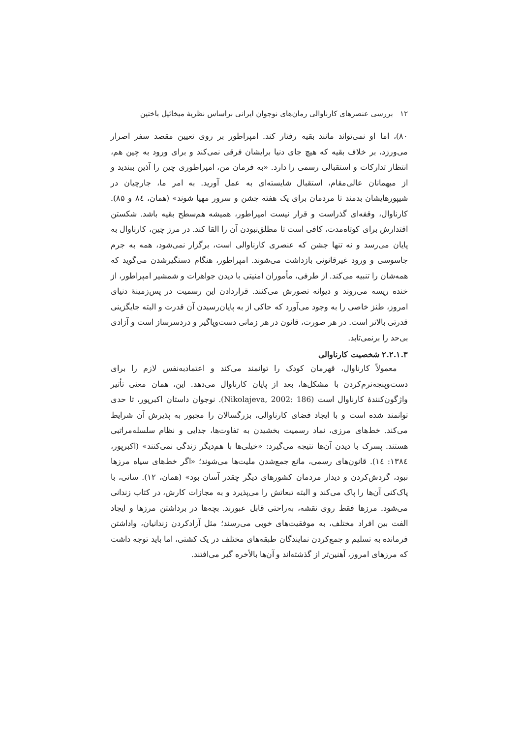۱۲ بررسی عنصرهای کارناوالی رمان‌های نوجوان ایرانی براساس نظریهٔ میخائیل باختین
۸۰)، اما او نمی‌تواند مانند بقیه رفتار کند. امپراطور بر روی تعیین مقصد سفر اصرار می‌ورزد، بر خلاف بقیه که هیچ جای دنیا برایشان فرقی نمی‌کند و برای ورود به چین هم، انتظار تدارکات و استقبالی رسمی را دارد. «به فرمان من، امپراطوری چین را آذین ببندید و از میهمانان عالی‌مقام، استقبال شایسته‌ای به عمل آورید. به امر ما، جارچیان در شیپورهایشان بدمند تا مردمان برای یک هفته جشن و سرور مهیا شوند» (همان، ٨٤ و ٨۵). کارناوال، وقفه‌ای گذراست و قرار نیست امپراطور، همیشه هم‌سطح بقیه باشد. شکستن اقتدارش برای کوتاه‌مدت، کافی است تا مطلق‌نبودن آن را القا کند. در مرز چین، کارناوال به پایان می‌رسد و نه تنها جشن که عنصری کارناوالی است، برگزار نمی‌شود، همه به جرم جاسوسی و ورود غیرقانونی بازداشت می‌شوند. امپراطور، هنگام دستگیرشدن می‌گوید که همه‌شان را تنبیه می‌کند. از طرفی، مأموران امنیتی با دیدن جواهرات و شمشیر امپراطور، از خنده ریسه می‌روند و دیوانه تصورش می‌کنند. قراردادن این رسمیت در پس‌زمینهٔ دنیای امروز، طنز خاصی را به وجود می‌آورد که حاکی از به پایان‌رسیدن آن قدرت و البته جایگزینی قدرتی بالاتر است. در هر صورت، قانون در هر زمانی دست‌وپاگیر و دردسرساز است و آزادی بی‌حد را برنمی‌تابد.
۲.۲.۱.۳ شخصیت کارناوالی
معمولاً کارناوال، قهرمان کودک را توانمند می‌کند و اعتمادبه‌نفس لازم را برای دست‌وپنجه‌نرم‌کردن با مشکل‌ها، بعد از پایان کارناوال می‌دهد. این، همان معنی تأثیر واژگون‌کنندهٔ کارناوال است (Nikolajeva, 2002: 186). نوجوان داستان اکبرپور، تا حدی توانمند شده است و با ایجاد فضای کارناوالی، بزرگسالان را مجبور به پذیرش آن شرایط می‌کند. خط‌های مرزی، نماد رسمیت بخشیدن به تفاوت‌ها، جدایی و نظام سلسله‌مراتبی هستند. پسرک با دیدن آن‌ها نتیجه می‌گیرد: «خیلی‌ها با هم‌دیگر زندگی نمی‌کنند» (اکبرپور، ۱۳۸٤: ١٤). قانون‌های رسمی، مانع جمع‌شدن ملیت‌ها می‌شوند؛ «اگر خط‌های سیاه مرزها نبود، گردش‌کردن و دیدار مردمان کشورهای دیگر چقدر آسان بود» (همان، ۱۲). سانی، با پاک‌کنی آن‌ها را پاک می‌کند و البته تبعاتش را می‌پذیرد و به مجازات کارش، در کتاب زندانی می‌شود. مرزها فقط روی نقشه، به‌راحتی قابل عبورند. بچه‌ها در برداشتن مرزها و ایجاد الفت بین افراد مختلف، به موفقیت‌های خوبی می‌رسند؛ مثل آزادکردن زندانیان، واداشتن فرمانده به تسلیم و جمع‌کردن نمایندگان طبقه‌های مختلف در یک کشتی، اما باید توجه داشت که مرزهای امروز، آهنین‌تر از گذشته‌اند و آن‌ها بالأخره گیر می‌افتند.